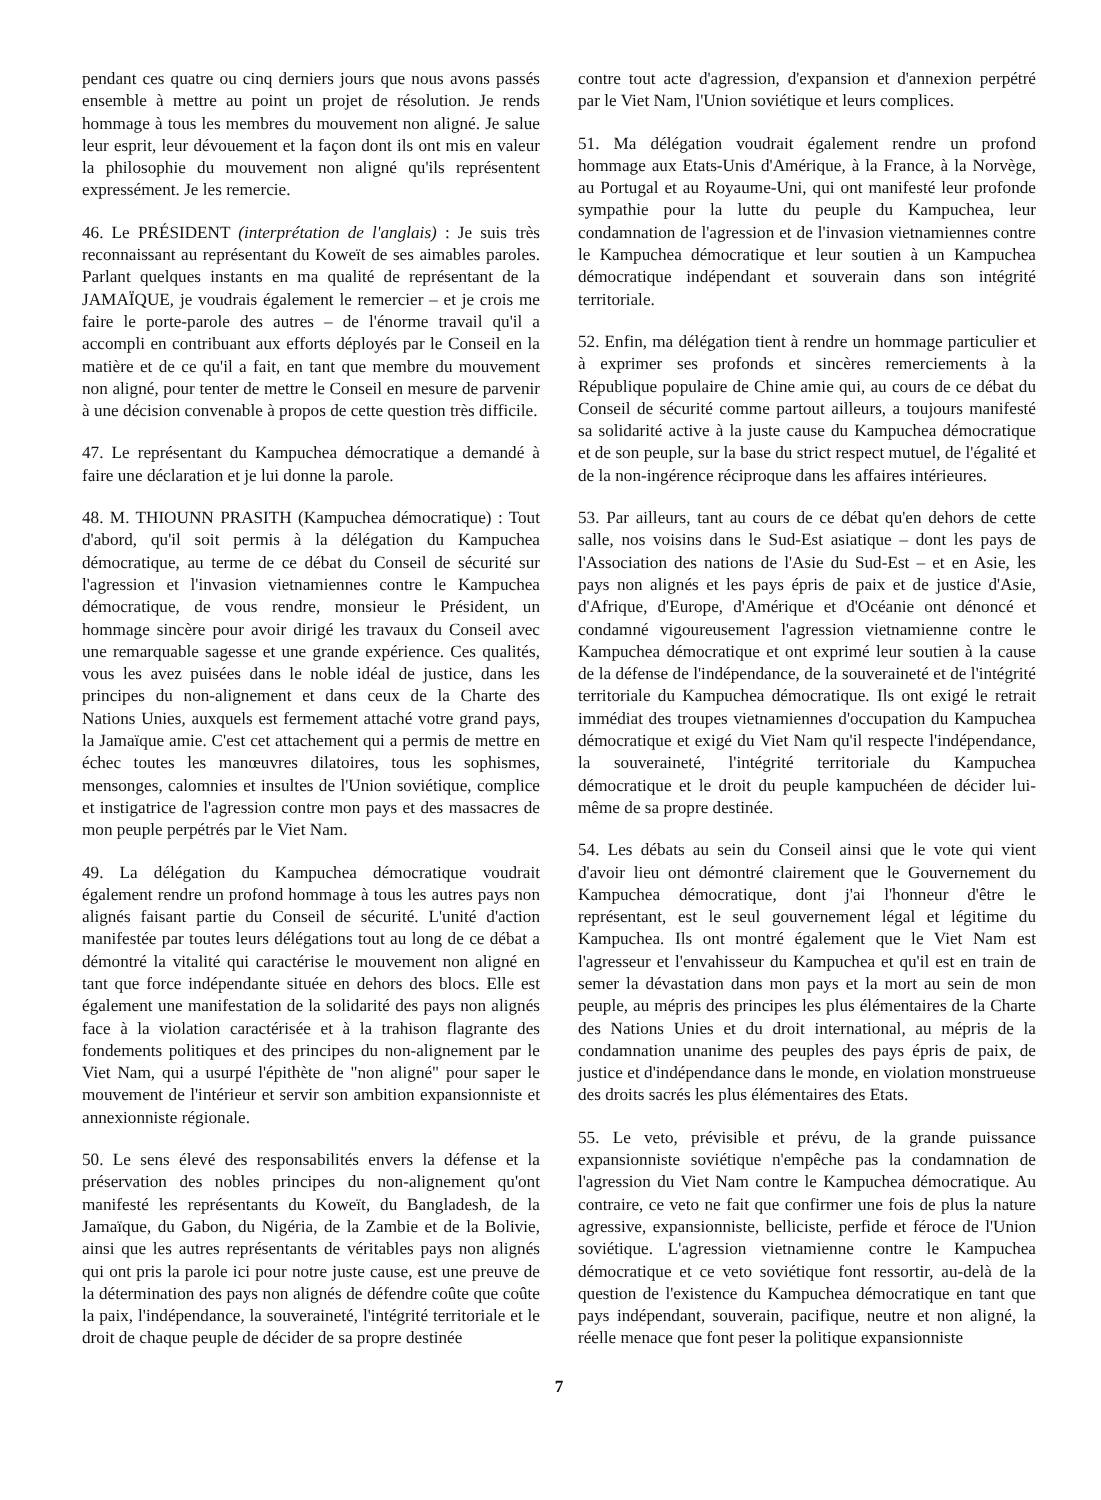pendant ces quatre ou cinq derniers jours que nous avons passés ensemble à mettre au point un projet de résolution. Je rends hommage à tous les membres du mouvement non aligné. Je salue leur esprit, leur dévouement et la façon dont ils ont mis en valeur la philosophie du mouvement non aligné qu'ils représentent expressément. Je les remercie.
46. Le PRÉSIDENT (interprétation de l'anglais) : Je suis très reconnaissant au représentant du Koweït de ses aimables paroles. Parlant quelques instants en ma qualité de représentant de la JAMAÏQUE, je voudrais également le remercier – et je crois me faire le porte-parole des autres – de l'énorme travail qu'il a accompli en contribuant aux efforts déployés par le Conseil en la matière et de ce qu'il a fait, en tant que membre du mouvement non aligné, pour tenter de mettre le Conseil en mesure de parvenir à une décision convenable à propos de cette question très difficile.
47. Le représentant du Kampuchea démocratique a demandé à faire une déclaration et je lui donne la parole.
48. M. THIOUNN PRASITH (Kampuchea démocratique) : Tout d'abord, qu'il soit permis à la délégation du Kampuchea démocratique, au terme de ce débat du Conseil de sécurité sur l'agression et l'invasion vietnamiennes contre le Kampuchea démocratique, de vous rendre, monsieur le Président, un hommage sincère pour avoir dirigé les travaux du Conseil avec une remarquable sagesse et une grande expérience. Ces qualités, vous les avez puisées dans le noble idéal de justice, dans les principes du non-alignement et dans ceux de la Charte des Nations Unies, auxquels est fermement attaché votre grand pays, la Jamaïque amie. C'est cet attachement qui a permis de mettre en échec toutes les manœuvres dilatoires, tous les sophismes, mensonges, calomnies et insultes de l'Union soviétique, complice et instigatrice de l'agression contre mon pays et des massacres de mon peuple perpétrés par le Viet Nam.
49. La délégation du Kampuchea démocratique voudrait également rendre un profond hommage à tous les autres pays non alignés faisant partie du Conseil de sécurité. L'unité d'action manifestée par toutes leurs délégations tout au long de ce débat a démontré la vitalité qui caractérise le mouvement non aligné en tant que force indépendante située en dehors des blocs. Elle est également une manifestation de la solidarité des pays non alignés face à la violation caractérisée et à la trahison flagrante des fondements politiques et des principes du non-alignement par le Viet Nam, qui a usurpé l'épithète de "non aligné" pour saper le mouvement de l'intérieur et servir son ambition expansionniste et annexionniste régionale.
50. Le sens élevé des responsabilités envers la défense et la préservation des nobles principes du non-alignement qu'ont manifesté les représentants du Koweït, du Bangladesh, de la Jamaïque, du Gabon, du Nigéria, de la Zambie et de la Bolivie, ainsi que les autres représentants de véritables pays non alignés qui ont pris la parole ici pour notre juste cause, est une preuve de la détermination des pays non alignés de défendre coûte que coûte la paix, l'indépendance, la souveraineté, l'intégrité territoriale et le droit de chaque peuple de décider de sa propre destinée
contre tout acte d'agression, d'expansion et d'annexion perpétré par le Viet Nam, l'Union soviétique et leurs complices.
51. Ma délégation voudrait également rendre un profond hommage aux Etats-Unis d'Amérique, à la France, à la Norvège, au Portugal et au Royaume-Uni, qui ont manifesté leur profonde sympathie pour la lutte du peuple du Kampuchea, leur condamnation de l'agression et de l'invasion vietnamiennes contre le Kampuchea démocratique et leur soutien à un Kampuchea démocratique indépendant et souverain dans son intégrité territoriale.
52. Enfin, ma délégation tient à rendre un hommage particulier et à exprimer ses profonds et sincères remerciements à la République populaire de Chine amie qui, au cours de ce débat du Conseil de sécurité comme partout ailleurs, a toujours manifesté sa solidarité active à la juste cause du Kampuchea démocratique et de son peuple, sur la base du strict respect mutuel, de l'égalité et de la non-ingérence réciproque dans les affaires intérieures.
53. Par ailleurs, tant au cours de ce débat qu'en dehors de cette salle, nos voisins dans le Sud-Est asiatique – dont les pays de l'Association des nations de l'Asie du Sud-Est – et en Asie, les pays non alignés et les pays épris de paix et de justice d'Asie, d'Afrique, d'Europe, d'Amérique et d'Océanie ont dénoncé et condamné vigoureusement l'agression vietnamienne contre le Kampuchea démocratique et ont exprimé leur soutien à la cause de la défense de l'indépendance, de la souveraineté et de l'intégrité territoriale du Kampuchea démocratique. Ils ont exigé le retrait immédiat des troupes vietnamiennes d'occupation du Kampuchea démocratique et exigé du Viet Nam qu'il respecte l'indépendance, la souveraineté, l'intégrité territoriale du Kampuchea démocratique et le droit du peuple kampuchéen de décider lui-même de sa propre destinée.
54. Les débats au sein du Conseil ainsi que le vote qui vient d'avoir lieu ont démontré clairement que le Gouvernement du Kampuchea démocratique, dont j'ai l'honneur d'être le représentant, est le seul gouvernement légal et légitime du Kampuchea. Ils ont montré également que le Viet Nam est l'agresseur et l'envahisseur du Kampuchea et qu'il est en train de semer la dévastation dans mon pays et la mort au sein de mon peuple, au mépris des principes les plus élémentaires de la Charte des Nations Unies et du droit international, au mépris de la condamnation unanime des peuples des pays épris de paix, de justice et d'indépendance dans le monde, en violation monstrueuse des droits sacrés les plus élémentaires des Etats.
55. Le veto, prévisible et prévu, de la grande puissance expansionniste soviétique n'empêche pas la condamnation de l'agression du Viet Nam contre le Kampuchea démocratique. Au contraire, ce veto ne fait que confirmer une fois de plus la nature agressive, expansionniste, belliciste, perfide et féroce de l'Union soviétique. L'agression vietnamienne contre le Kampuchea démocratique et ce veto soviétique font ressortir, au-delà de la question de l'existence du Kampuchea démocratique en tant que pays indépendant, souverain, pacifique, neutre et non aligné, la réelle menace que font peser la politique expansionniste
7